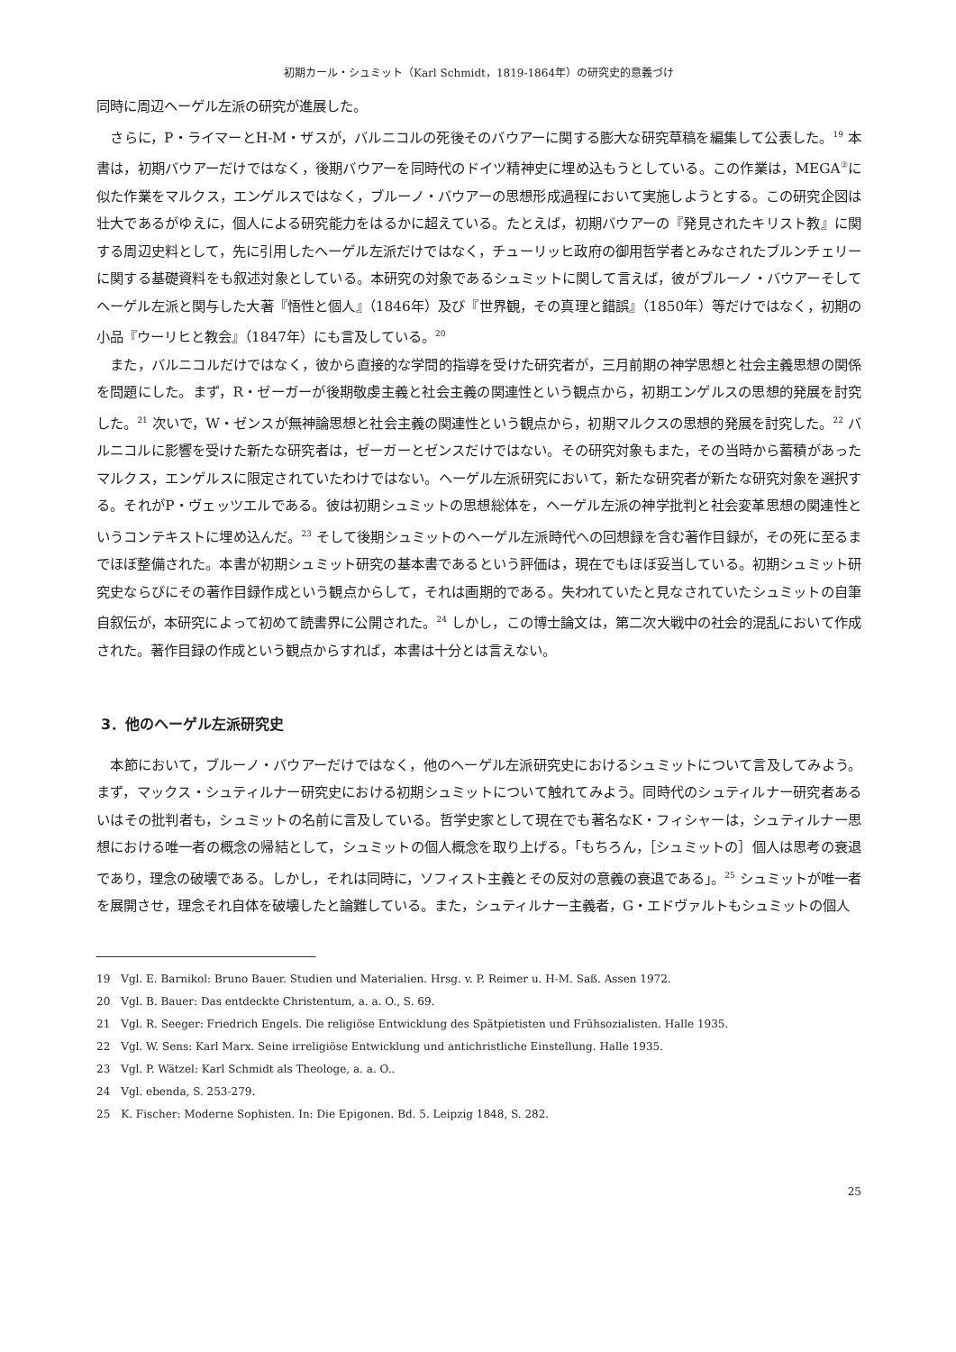初期カール・シュミット（Karl Schmidt，1819-1864年）の研究史的意義づけ
同時に周辺ヘーゲル左派の研究が進展した。
さらに，P・ライマーとH-M・ザスが，バルニコルの死後そのバウアーに関する膨大な研究草稿を編集して公表した。<sup>19</sup> 本書は，初期バウアーだけではなく，後期バウアーを同時代のドイツ精神史に埋め込もうとしている。この作業は，MEGA<sup>②</sup>に似た作業をマルクス，エンゲルスではなく，ブルーノ・バウアーの思想形成過程において実施しようとする。この研究企図は壮大であるがゆえに，個人による研究能力をはるかに超えている。たとえば，初期バウアーの『発見されたキリスト教』に関する周辺史料として，先に引用したヘーゲル左派だけではなく，チューリッヒ政府の御用哲学者とみなされたブルンチェリーに関する基礎資料をも叙述対象としている。本研究の対象であるシュミットに関して言えば，彼がブルーノ・バウアーそしてヘーゲル左派と関与した大著『悟性と個人』（1846年）及び『世界観，その真理と錯誤』（1850年）等だけではなく，初期の小品『ウーリヒと教会』（1847年）にも言及している。<sup>20</sup>
また，バルニコルだけではなく，彼から直接的な学問的指導を受けた研究者が，三月前期の神学思想と社会主義思想の関係を問題にした。まず，R・ゼーガーが後期敬虔主義と社会主義の関連性という観点から，初期エンゲルスの思想的発展を討究した。<sup>21</sup> 次いで，W・ゼンスが無神論思想と社会主義の関連性という観点から，初期マルクスの思想的発展を討究した。<sup>22</sup> バルニコルに影響を受けた新たな研究者は，ゼーガーとゼンスだけではない。その研究対象もまた，その当時から蓄積があったマルクス，エンゲルスに限定されていたわけではない。ヘーゲル左派研究において，新たな研究者が新たな研究対象を選択する。それがP・ヴェッツエルである。彼は初期シュミットの思想総体を，ヘーゲル左派の神学批判と社会変革思想の関連性というコンテキストに埋め込んだ。<sup>23</sup> そして後期シュミットのヘーゲル左派時代への回想録を含む著作目録が，その死に至るまでほぼ整備された。本書が初期シュミット研究の基本書であるという評価は，現在でもほぼ妥当している。初期シュミット研究史ならびにその著作目録作成という観点からして，それは画期的である。失われていたと見なされていたシュミットの自筆自叙伝が，本研究によって初めて読書界に公開された。<sup>24</sup> しかし，この博士論文は，第二次大戦中の社会的混乱において作成された。著作目録の作成という観点からすれば，本書は十分とは言えない。
3．他のヘーゲル左派研究史
本節において，ブルーノ・バウアーだけではなく，他のヘーゲル左派研究史におけるシュミットについて言及してみよう。まず，マックス・シュティルナー研究史における初期シュミットについて触れてみよう。同時代のシュティルナー研究者あるいはその批判者も，シュミットの名前に言及している。哲学史家として現在でも著名なK・フィシャーは，シュティルナー思想における唯一者の概念の帰結として，シュミットの個人概念を取り上げる。「もちろん，［シュミットの］個人は思考の衰退であり，理念の破壊である。しかし，それは同時に，ソフィスト主義とその反対の意義の衰退である」。<sup>25</sup> シュミットが唯一者を展開させ，理念それ自体を破壊したと論難している。また，シュティルナー主義者，G・エドヴァルトもシュミットの個人
19　Vgl. E. Barnikol: Bruno Bauer. Studien und Materialien. Hrsg. v. P. Reimer u. H-M. Saß. Assen 1972.
20　Vgl. B. Bauer: Das entdeckte Christentum, a. a. O., S. 69.
21　Vgl. R. Seeger: Friedrich Engels. Die religiöse Entwicklung des Spätpietisten und Frühsozialisten. Halle 1935.
22　Vgl. W. Sens: Karl Marx. Seine irreligiöse Entwicklung und antichristliche Einstellung. Halle 1935.
23　Vgl. P. Wätzel: Karl Schmidt als Theologe, a. a. O..
24　Vgl. ebenda, S. 253-279.
25　K. Fischer: Moderne Sophisten. In: Die Epigonen. Bd. 5. Leipzig 1848, S. 282.
25